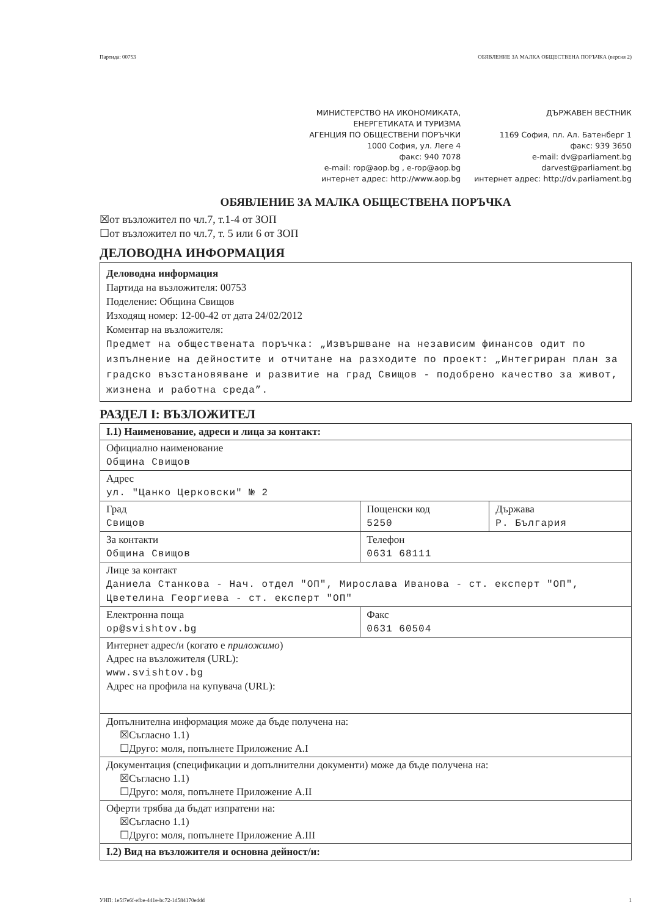Партида: 00753 ОБЯВЛЕНИЕ ЗА МАЛКА ОБЩЕСТВЕНА ПОРЪЧКА (версия 2)
МИНИСТЕРСТВО НА ИКОНОМИКАТА,
ЕНЕРГЕТИКАТА И ТУРИЗМА
АГЕНЦИЯ ПО ОБЩЕСТВЕНИ ПОРЪЧКИ
1000 София, ул. Леге 4
факс: 940 7078
e-mail: rop@aop.bg , e-rop@aop.bg
интернет адрес: http://www.aop.bg
ДЪРЖАВЕН ВЕСТНИК
1169 София, пл. Ал. Батенберг 1
факс: 939 3650
e-mail: dv@parliament.bg
darvest@parliament.bg
интернет адрес: http://dv.parliament.bg
ОБЯВЛЕНИЕ ЗА МАЛКА ОБЩЕСТВЕНА ПОРЪЧКА
☒от възложител по чл.7, т.1-4 от ЗОП
☐от възложител по чл.7, т. 5 или 6 от ЗОП
ДЕЛОВОДНА ИНФОРМАЦИЯ
Деловодна информация
Партида на възложителя: 00753
Поделение: Община Свищов
Изходящ номер: 12-00-42 от дата 24/02/2012
Коментар на възложителя:
Предмет на обществената поръчка: „Извършване на независим финансов одит по изпълнение на дейностите и отчитане на разходите по проект: „Интегриран план за градско възстановяване и развитие на град Свищов - подобрено качество за живот, жизнена и работна среда”.
РАЗДЕЛ I: ВЪЗЛОЖИТЕЛ
| I.1) Наименование, адреси и лица за контакт: | | |
| Официално наименование Община Свищов | | |
| Адрес ул. "Цанко Церковски" № 2 | | |
| Град Свищов | Пощенски код 5250 | Държава Р. България |
| За контакти Община Свищов | Телефон 0631 68111 | |
| Лице за контакт Даниела Станкова - Нач. отдел "ОП", Мирослава Иванова - ст. експерт "ОП", Цветелина Георгиева - ст. експерт "ОП" | | |
| Електронна поща op@svishtov.bg | Факс 0631 60504 | |
| Интернет адрес/и (когато е приложимо ) Адрес на възложителя (URL): www.svishtov.bg Адрес на профила на купувача (URL): | | |
| Допълнителна информация може да бъде получена на: ☒Съгласно 1.1) ☐Друго: моля, попълнете Приложение А.I | | |
| Документация (спецификации и допълнителни документи) може да бъде получена на: ☒Съгласно 1.1) ☐Друго: моля, попълнете Приложение А.II | | |
| Оферти трябва да бъдат изпратени на: ☒Съгласно 1.1) ☐Друго: моля, попълнете Приложение А.III | | |
| I.2) Вид на възложителя и основна дейност/и: | | |
УНП: 1e5f7e6f-efbe-441e-bc72-1d584170eddd 1